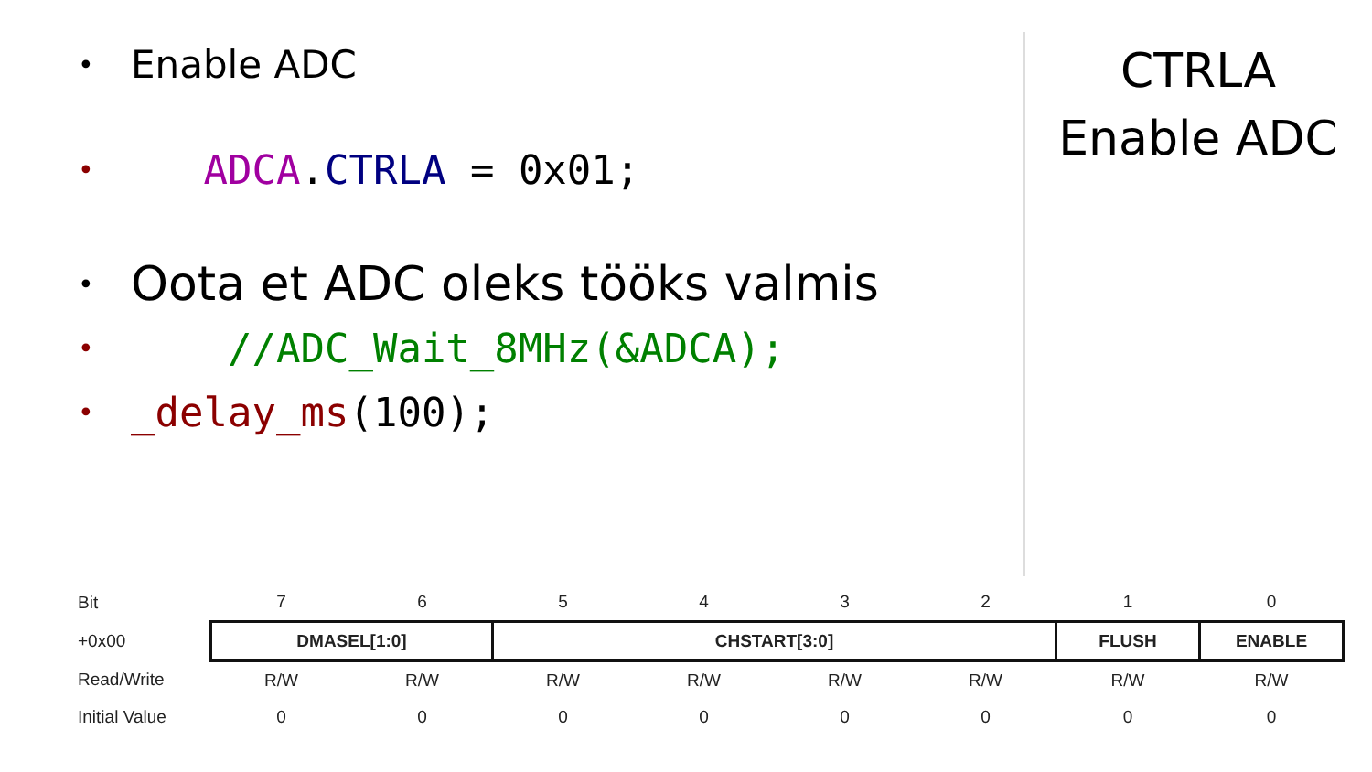• Enable ADC
• ADCA.CTRLA = 0x01;
• Oota et ADC oleks tööks valmis
• //ADC_Wait_8MHz(&ADCA);
• _delay_ms(100);
CTRLA
Enable ADC
| Bit | 7 | 6 | 5 | 4 | 3 | 2 | 1 | 0 |
| +0x00 | DMASEL[1:0] | | CHSTART[3:0] | | | | FLUSH | ENABLE |
| Read/Write | R/W | R/W | R/W | R/W | R/W | R/W | R/W | R/W |
| Initial Value | 0 | 0 | 0 | 0 | 0 | 0 | 0 | 0 |